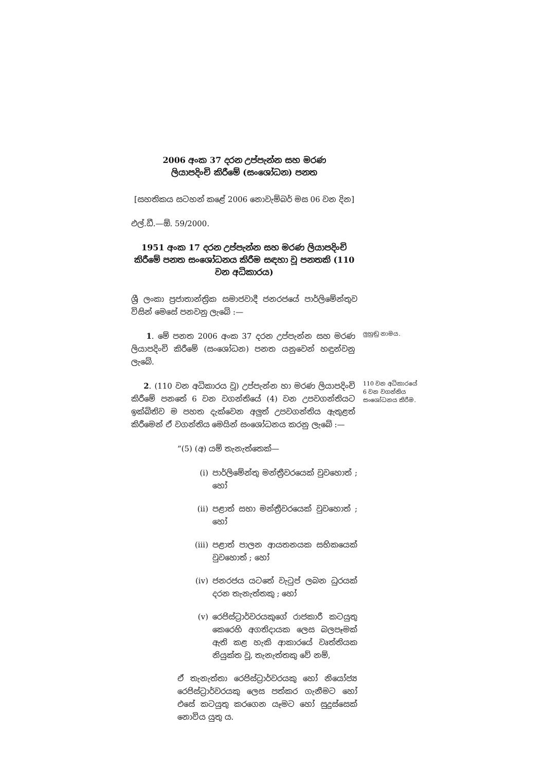2006 අංක 37 දරන උප්පැන්න සහ මරණ
ලියාපදිංචි කිරීමේ (සංශෝධන) පනත
[සහතිකය සටහන් කළේ 2006 නොවැම්බර් මස 06 වන දින]
එල්.ඩී.—ඕ. 59/2000.
1951 අංක 17 දරන උප්පැන්න සහ මරණ ලියාපදිංචි කිරීමේ පනත සංශෝධනය කිරීම සඳහා වූ පනතකි (110 වන අධිකාරය)
ශ්‍රී ලංකා ප්‍රජාතාන්ත්‍රික සමාජවාදී ජනරජයේ පාර්ලිමේන්තුව විසින් මෙසේ පනවනු ලැබේ :—
1. මේ පනත 2006 අංක 37 දරන උප්පැන්න සහ මරණ ලියාපදිංචි කිරීමේ (සංශෝධන) පනත යනුවෙන් හඳුන්වනු ලැබේ.
ලුහුඬු නාමය.
2. (110 වන අධිකාරය වූ) උප්පැන්න හා මරණ ලියාපදිංචි කිරීමේ පනතේ 6 වන වගන්තියේ (4) වන උපවගන්තියට ඉක්බිතිව ම පහත දැක්වෙන අලුත් උපවගන්තිය ඇතුළත් කිරීමෙන් ඒ වගන්තිය මෙයින් සංශෝධනය කරනු ලැබේ :—
110 වන අධිකාරයේ 6 වන වගන්තිය සංශෝධනය කිරීම.
“(5) (අ) යම් තැනැත්තෙක්—
(i) පාර්ලිමේන්තු මන්ත්‍රීවරයෙක් වුවහොත් ; හෝ
(ii) පළාත් සභා මන්ත්‍රීවරයෙක් වුවහොත් ; හෝ
(iii) පළාත් පාලන ආයතනයක සභිකයෙක් වුවහොත් ; හෝ
(iv) ජනරජය යටතේ වැටුප් ලබන ධුරයක් දරන තැනැත්තකු ; හෝ
(v) රෙජිස්ට්‍රාර්වරයකුගේ රාජකාරී කටයුතු කෙරෙහි අගතිදායක ලෙස බලපෑමක් ඇති කළ හැකි ආකාරයේ වෘත්තියක නියුක්ත වූ, තැනැත්තකු වේ නම්,
ඒ තැනැත්තා රෙජිස්ට්‍රාර්වරයකු හෝ නියෝජ්‍ය රෙජිස්ට්‍රාර්වරයකු ලෙස පත්කර ගැනීමට හෝ එසේ කටයුතු කරගෙන යෑමට හෝ සුදුස්සෙක් නොවිය යුතු ය.